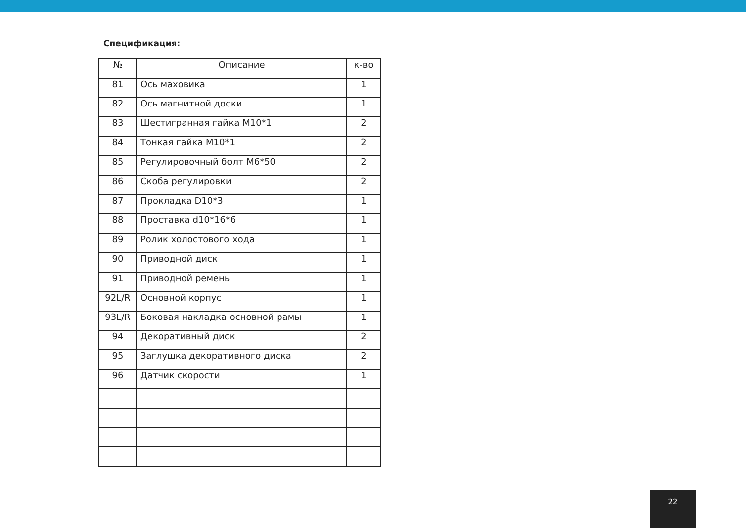Спецификация:
| № | Описание | к-во |
| --- | --- | --- |
| 81 | Ось маховика | 1 |
| 82 | Ось магнитной доски | 1 |
| 83 | Шестигранная гайка M10*1 | 2 |
| 84 | Тонкая гайка M10*1 | 2 |
| 85 | Регулировочный болт M6*50 | 2 |
| 86 | Скоба регулировки | 2 |
| 87 | Прокладка D10*3 | 1 |
| 88 | Проставка d10*16*6 | 1 |
| 89 | Ролик холостового хода | 1 |
| 90 | Приводной диск | 1 |
| 91 | Приводной ремень | 1 |
| 92L/R | Основной корпус | 1 |
| 93L/R | Боковая накладка основной рамы | 1 |
| 94 | Декоративный диск | 2 |
| 95 | Заглушка декоративного диска | 2 |
| 96 | Датчик скорости | 1 |
22